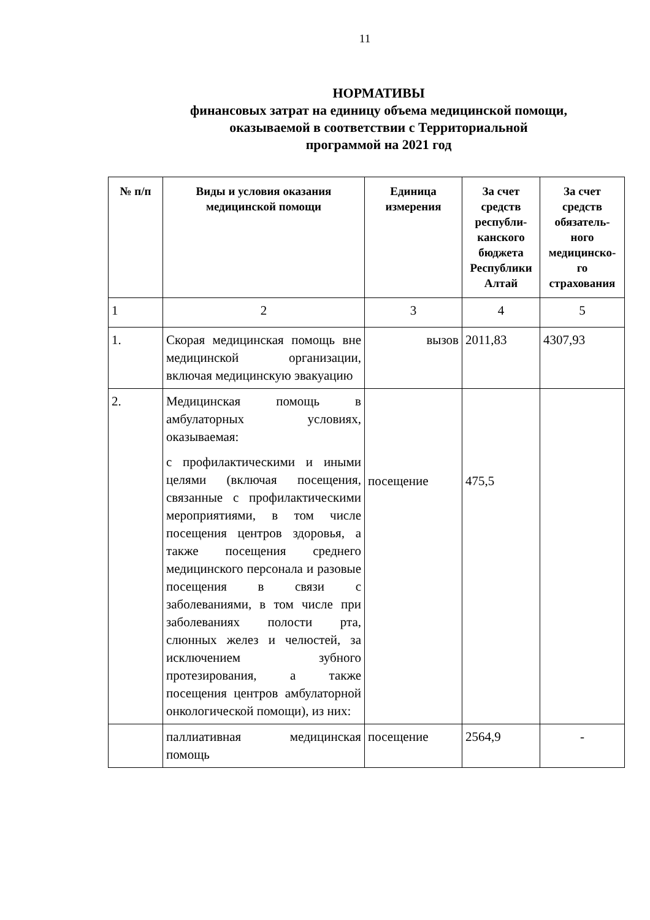11
НОРМАТИВЫ
финансовых затрат на единицу объема медицинской помощи,
оказываемой в соответствии с Территориальной
программой на 2021 год
| № п/п | Виды и условия оказания медицинской помощи | Единица измерения | За счет средств республи-канского бюджета Республики Алтай | За счет средств обязатель-ного медицинско-го страхования |
| --- | --- | --- | --- | --- |
| 1 | 2 | 3 | 4 | 5 |
| 1. | Скорая медицинская помощь вне медицинской организации, включая медицинскую эвакуацию | вызов | 2011,83 | 4307,93 |
| 2. | Медицинская помощь в амбулаторных условиях, оказываемая: с профилактическими и иными целями (включая посещения, связанные с профилактическими мероприятиями, в том числе посещения центров здоровья, а также посещения среднего медицинского персонала и разовые посещения в связи с заболеваниями, в том числе при заболеваниях полости рта, слюнных желез и челюстей, за исключением зубного протезирования, а также посещения центров амбулаторной онкологической помощи), из них: | посещение | 475,5 | |
| | паллиативная медицинская помощь | посещение | 2564,9 | - |